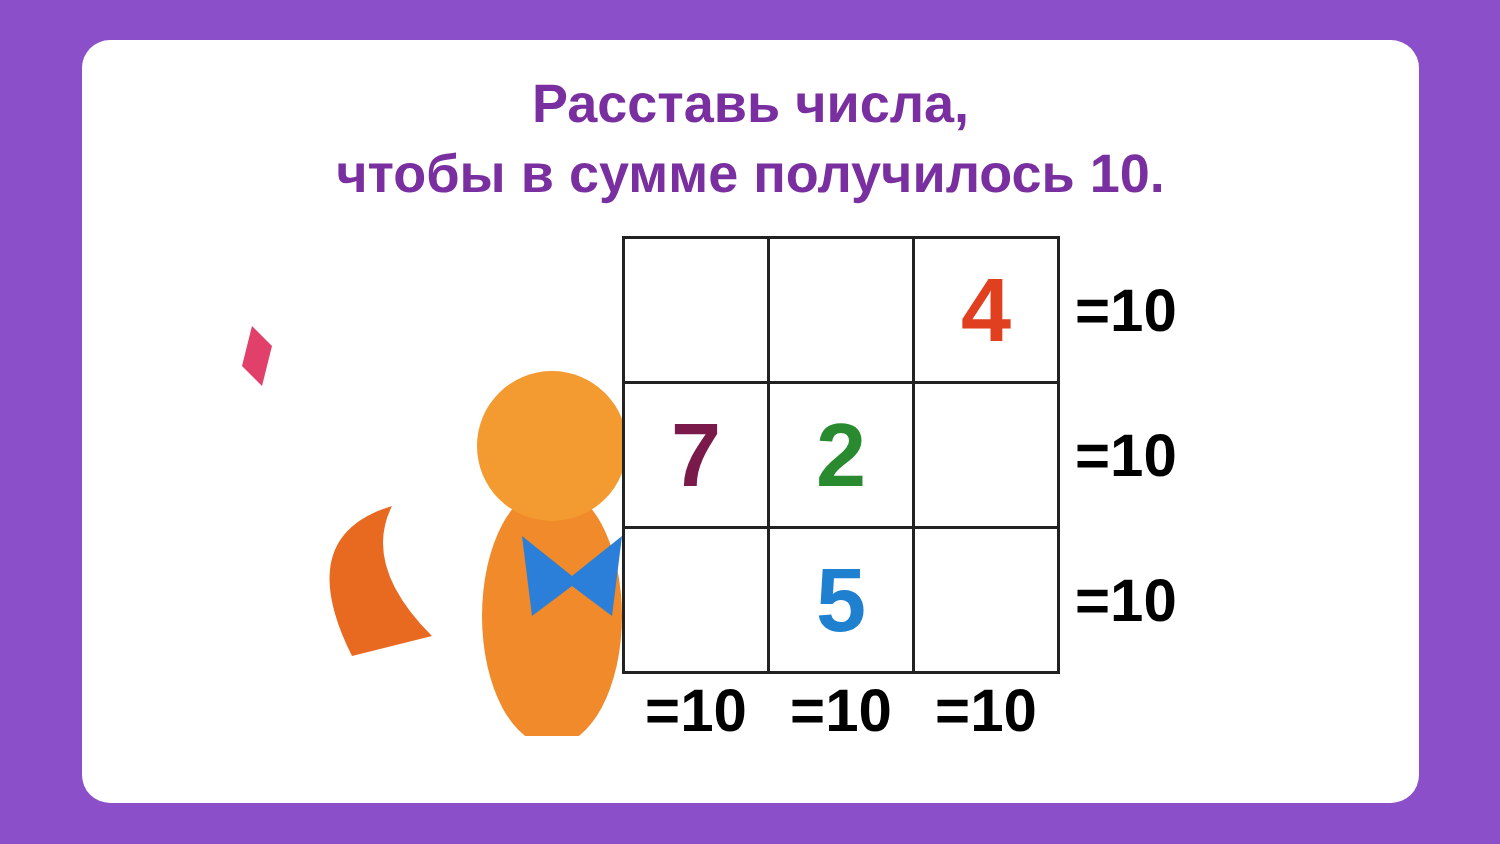Расставь числа,
чтобы в сумме получилось 10.
| | | 4 | =10 |
| 7 | 2 | | =10 |
| | 5 | | =10 |
| =10 | =10 | =10 | |